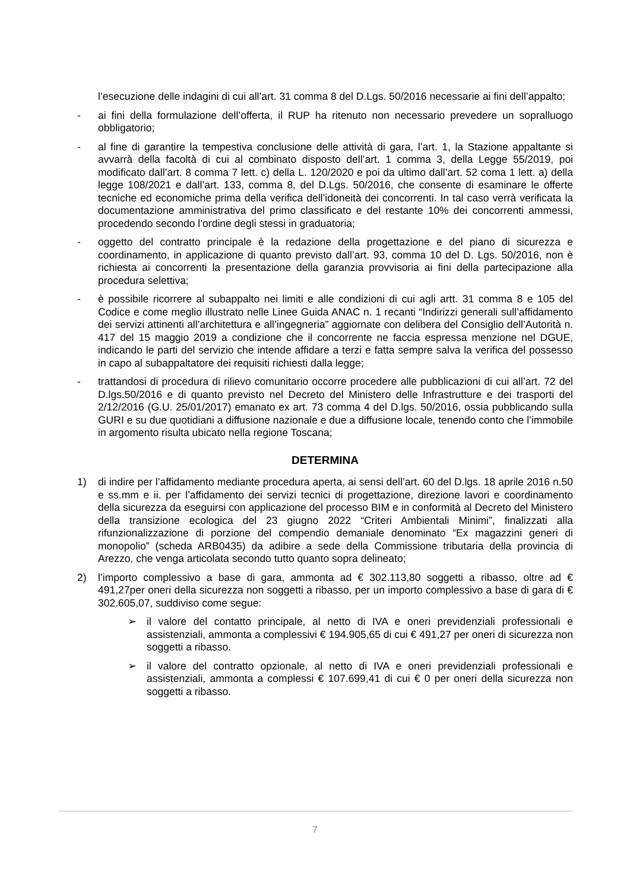l’esecuzione delle indagini di cui all’art. 31 comma 8 del D.Lgs. 50/2016 necessarie ai fini dell’appalto;
- ai fini della formulazione dell’offerta, il RUP ha ritenuto non necessario prevedere un sopralluogo obbligatorio;
- al fine di garantire la tempestiva conclusione delle attività di gara, l’art. 1, la Stazione appaltante si avvarrà della facoltà di cui al combinato disposto dell’art. 1 comma 3, della Legge 55/2019, poi modificato dall’art. 8 comma 7 lett. c) della L. 120/2020 e poi da ultimo dall’art. 52 coma 1 lett. a) della legge 108/2021 e dall’art. 133, comma 8, del D.Lgs. 50/2016, che consente di esaminare le offerte tecniche ed economiche prima della verifica dell’idoneità dei concorrenti. In tal caso verrà verificata la documentazione amministrativa del primo classificato e del restante 10% dei concorrenti ammessi, procedendo secondo l’ordine degli stessi in graduatoria;
- oggetto del contratto principale è la redazione della progettazione e del piano di sicurezza e coordinamento, in applicazione di quanto previsto dall’art. 93, comma 10 del D. Lgs. 50/2016, non è richiesta ai concorrenti la presentazione della garanzia provvisoria ai fini della partecipazione alla procedura selettiva;
- è possibile ricorrere al subappalto nei limiti e alle condizioni di cui agli artt. 31 comma 8 e 105 del Codice e come meglio illustrato nelle Linee Guida ANAC n. 1 recanti “Indirizzi generali sull’affidamento dei servizi attinenti all’architettura e all’ingegneria” aggiornate con delibera del Consiglio dell’Autorità n. 417 del 15 maggio 2019 a condizione che il concorrente ne faccia espressa menzione nel DGUE, indicando le parti del servizio che intende affidare a terzi e fatta sempre salva la verifica del possesso in capo al subappaltatore dei requisiti richiesti dalla legge;
- trattandosi di procedura di rilievo comunitario occorre procedere alle pubblicazioni di cui all’art. 72 del D.lgs.50/2016 e di quanto previsto nel Decreto del Ministero delle Infrastrutture e dei trasporti del 2/12/2016 (G.U. 25/01/2017) emanato ex art. 73 comma 4 del D.lgs. 50/2016, ossia pubblicando sulla GURI e su due quotidiani a diffusione nazionale e due a diffusione locale, tenendo conto che l’immobile in argomento risulta ubicato nella regione Toscana;
DETERMINA
1) di indire per l’affidamento mediante procedura aperta, ai sensi dell’art. 60 del D.lgs. 18 aprile 2016 n.50 e ss.mm e ii. per l’affidamento dei servizi tecnici di progettazione, direzione lavori e coordinamento della sicurezza da eseguirsi con applicazione del processo BIM e in conformità al Decreto del Ministero della transizione ecologica del 23 giugno 2022 “Criteri Ambientali Minimi”, finalizzati alla rifunzionalizzazione di porzione del compendio demaniale denominato “Ex magazzini generi di monopolio” (scheda ARB0435) da adibire a sede della Commissione tributaria della provincia di Arezzo, che venga articolata secondo tutto quanto sopra delineato;
2) l’importo complessivo a base di gara, ammonta ad € 302.113,80 soggetti a ribasso, oltre ad € 491,27per oneri della sicurezza non soggetti a ribasso, per un importo complessivo a base di gara di € 302.605,07, suddiviso come segue:
➢ il valore del contatto principale, al netto di IVA e oneri previdenziali professionali e assistenziali, ammonta a complessivi € 194.905,65 di cui € 491,27 per oneri di sicurezza non soggetti a ribasso.
➢ il valore del contratto opzionale, al netto di IVA e oneri previdenziali professionali e assistenziali, ammonta a complessi € 107.699,41 di cui € 0 per oneri della sicurezza non soggetti a ribasso.
7